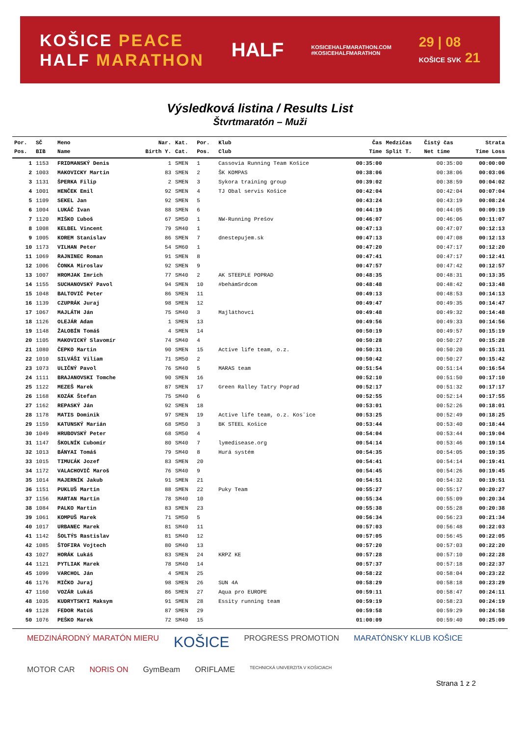KOŠICE PEACE
HALF MARATHON
HALF
KOSICEHALFMARATHON.COM
#KOSICEHALFMARATHON
29 | 08
KOŠICE SVK 21
Výsledková listina / Results List
Štvrtmaratón – Muži
| Por. | SČ | Meno | Nar. | Kat. | Por. | Klub | Čas | Medzičas | Čistý čas | Strata |
| --- | --- | --- | --- | --- | --- | --- | --- | --- | --- | --- |
| Pos. | BIB | Name | Birth Y. | Cat. | Pos. | Club | Time | Split T. | Net time | Time Loss |
| 1 | 1153 | FRIDMANSKÝ Denis | 1 | SMEN | 1 | Cassovia Running Team Košice | 00:35:00 | | 00:35:00 | 00:00:00 |
| 2 | 1003 | MAKOVICKY Martin | 83 | SMEN | 2 | ŠK KOMPAS | 00:38:06 | | 00:38:06 | 00:03:06 |
| 3 | 1131 | ŠPERKA Filip | 2 | SMEN | 3 | Sykora training group | 00:39:02 | | 00:38:59 | 00:04:02 |
| 4 | 1001 | HENČEK Emil | 92 | SMEN | 4 | TJ Obal servis Košice | 00:42:04 | | 00:42:04 | 00:07:04 |
| 5 | 1109 | SEKEL Jan | 92 | SMEN | 5 | | 00:43:24 | | 00:43:19 | 00:08:24 |
| 6 | 1004 | LUKÁČ Ivan | 88 | SMEN | 6 | | 00:44:19 | | 00:44:05 | 00:09:19 |
| 7 | 1120 | MIŠKO Ľuboš | 67 | SM50 | 1 | NW-Running Prešov | 00:46:07 | | 00:46:06 | 00:11:07 |
| 8 | 1008 | KELBEL Vincent | 79 | SM40 | 1 | | 00:47:13 | | 00:47:07 | 00:12:13 |
| 9 | 1005 | KOREM Stanislav | 86 | SMEN | 7 | dnestepujem.sk | 00:47:13 | | 00:47:08 | 00:12:13 |
| 10 | 1173 | VILHAN Peter | 54 | SM60 | 1 | | 00:47:20 | | 00:47:17 | 00:12:20 |
| 11 | 1069 | RAJNINEC Roman | 91 | SMEN | 8 | | 00:47:41 | | 00:47:17 | 00:12:41 |
| 12 | 1006 | ČONKA Miroslav | 92 | SMEN | 9 | | 00:47:57 | | 00:47:42 | 00:12:57 |
| 13 | 1007 | HROMJAK Imrich | 77 | SM40 | 2 | AK STEEPLE POPRAD | 00:48:35 | | 00:48:31 | 00:13:35 |
| 14 | 1155 | SUCHANOVSKÝ Pavol | 94 | SMEN | 10 | #behámSrdcom | 00:48:48 | | 00:48:42 | 00:13:48 |
| 15 | 1048 | BALTOVIČ Peter | 86 | SMEN | 11 | | 00:49:13 | | 00:48:53 | 00:14:13 |
| 16 | 1139 | CZUPRÁK Juraj | 98 | SMEN | 12 | | 00:49:47 | | 00:49:35 | 00:14:47 |
| 17 | 1067 | MAJLÁTH Ján | 75 | SM40 | 3 | Majláthovci | 00:49:48 | | 00:49:32 | 00:14:48 |
| 18 | 1126 | OLEJÁR Adam | 1 | SMEN | 13 | | 00:49:56 | | 00:49:33 | 00:14:56 |
| 19 | 1148 | ŽALOBÍN Tomáš | 4 | SMEN | 14 | | 00:50:19 | | 00:49:57 | 00:15:19 |
| 20 | 1105 | MAKOVICKÝ Slavomír | 74 | SM40 | 4 | | 00:50:28 | | 00:50:27 | 00:15:28 |
| 21 | 1080 | ČEPKO Martin | 90 | SMEN | 15 | Active life team, o.z. | 00:50:31 | | 00:50:20 | 00:15:31 |
| 22 | 1010 | SILVÁŠI Viliam | 71 | SM50 | 2 | | 00:50:42 | | 00:50:27 | 00:15:42 |
| 23 | 1073 | ULIČNÝ Pavol | 76 | SM40 | 5 | MARAS team | 00:51:54 | | 00:51:14 | 00:16:54 |
| 24 | 1111 | BRAJANOVSKI Tomche | 90 | SMEN | 16 | | 00:52:10 | | 00:51:50 | 00:17:10 |
| 25 | 1122 | MEZEŠ Marek | 87 | SMEN | 17 | Green Ralley Tatry Poprad | 00:52:17 | | 00:51:32 | 00:17:17 |
| 26 | 1168 | KOZÁK Štefan | 75 | SM40 | 6 | | 00:52:55 | | 00:52:14 | 00:17:55 |
| 27 | 1162 | REPASKÝ Ján | 92 | SMEN | 18 | | 00:53:01 | | 00:52:26 | 00:18:01 |
| 28 | 1178 | MATIS Dominik | 97 | SMEN | 19 | Active life team, o.z. Kosˇice | 00:53:25 | | 00:52:49 | 00:18:25 |
| 29 | 1159 | KATUNSKÝ Marián | 68 | SM50 | 3 | BK STEEL Košice | 00:53:44 | | 00:53:40 | 00:18:44 |
| 30 | 1049 | HRUBOVSKÝ Peter | 68 | SM50 | 4 | | 00:54:04 | | 00:53:44 | 00:19:04 |
| 31 | 1147 | ŠKOLNÍK Ľubomír | 80 | SM40 | 7 | lymedisease.org | 00:54:14 | | 00:53:46 | 00:19:14 |
| 32 | 1013 | BÁNYAI Tomáš | 79 | SM40 | 8 | Hurá systém | 00:54:35 | | 00:54:05 | 00:19:35 |
| 33 | 1015 | TIMUĽÁK Jozef | 83 | SMEN | 20 | | 00:54:41 | | 00:54:14 | 00:19:41 |
| 34 | 1172 | VALACHOVIČ Maroš | 76 | SM40 | 9 | | 00:54:45 | | 00:54:26 | 00:19:45 |
| 35 | 1014 | MAJERNÍK Jakub | 91 | SMEN | 21 | | 00:54:51 | | 00:54:32 | 00:19:51 |
| 36 | 1151 | PUKLUŠ Martin | 88 | SMEN | 22 | Puky Team | 00:55:27 | | 00:55:17 | 00:20:27 |
| 37 | 1156 | MARTAN Martin | 78 | SM40 | 10 | | 00:55:34 | | 00:55:09 | 00:20:34 |
| 38 | 1084 | PALKO Martin | 83 | SMEN | 23 | | 00:55:38 | | 00:55:28 | 00:20:38 |
| 39 | 1061 | KOMPUŠ Marek | 71 | SM50 | 5 | | 00:56:34 | | 00:56:23 | 00:21:34 |
| 40 | 1017 | URBANEC Marek | 81 | SM40 | 11 | | 00:57:03 | | 00:56:48 | 00:22:03 |
| 41 | 1142 | ŠOLTÝS Rastislav | 81 | SM40 | 12 | | 00:57:05 | | 00:56:45 | 00:22:05 |
| 42 | 1085 | ŠTOFIRA Vojtech | 80 | SM40 | 13 | | 00:57:20 | | 00:57:03 | 00:22:20 |
| 43 | 1027 | HORÁK Lukáš | 83 | SMEN | 24 | KRPZ KE | 00:57:28 | | 00:57:10 | 00:22:28 |
| 44 | 1121 | PYTLIAK Marek | 78 | SM40 | 14 | | 00:57:37 | | 00:57:18 | 00:22:37 |
| 45 | 1099 | VARCHOL Ján | 4 | SMEN | 25 | | 00:58:22 | | 00:58:04 | 00:23:22 |
| 46 | 1176 | MIČKO Juraj | 98 | SMEN | 26 | SUN 4A | 00:58:29 | | 00:58:18 | 00:23:29 |
| 47 | 1160 | VOZÁR Lukáš | 86 | SMEN | 27 | Aqua pro EUROPE | 00:59:11 | | 00:58:47 | 00:24:11 |
| 48 | 1035 | KUDRYTSKYI Maksym | 91 | SMEN | 28 | Essity running team | 00:59:19 | | 00:58:23 | 00:24:19 |
| 49 | 1128 | FEDOR Matúš | 87 | SMEN | 29 | | 00:59:58 | | 00:59:29 | 00:24:58 |
| 50 | 1076 | PEŠKO Marek | 72 | SM40 | 15 | | 01:00:09 | | 00:59:40 | 00:25:09 |
MEDZINÁRODNÝ MARATÓN MIERU KOŠICE PROGRESS PROMOTION MARATÓNSKY KLUB KOŠICE MOTOR CAR NORIS ON GymBeam ORIFLAME TECHNICKÁ UNIVERZITA V KOŠICIACH
Strana 1 z 2